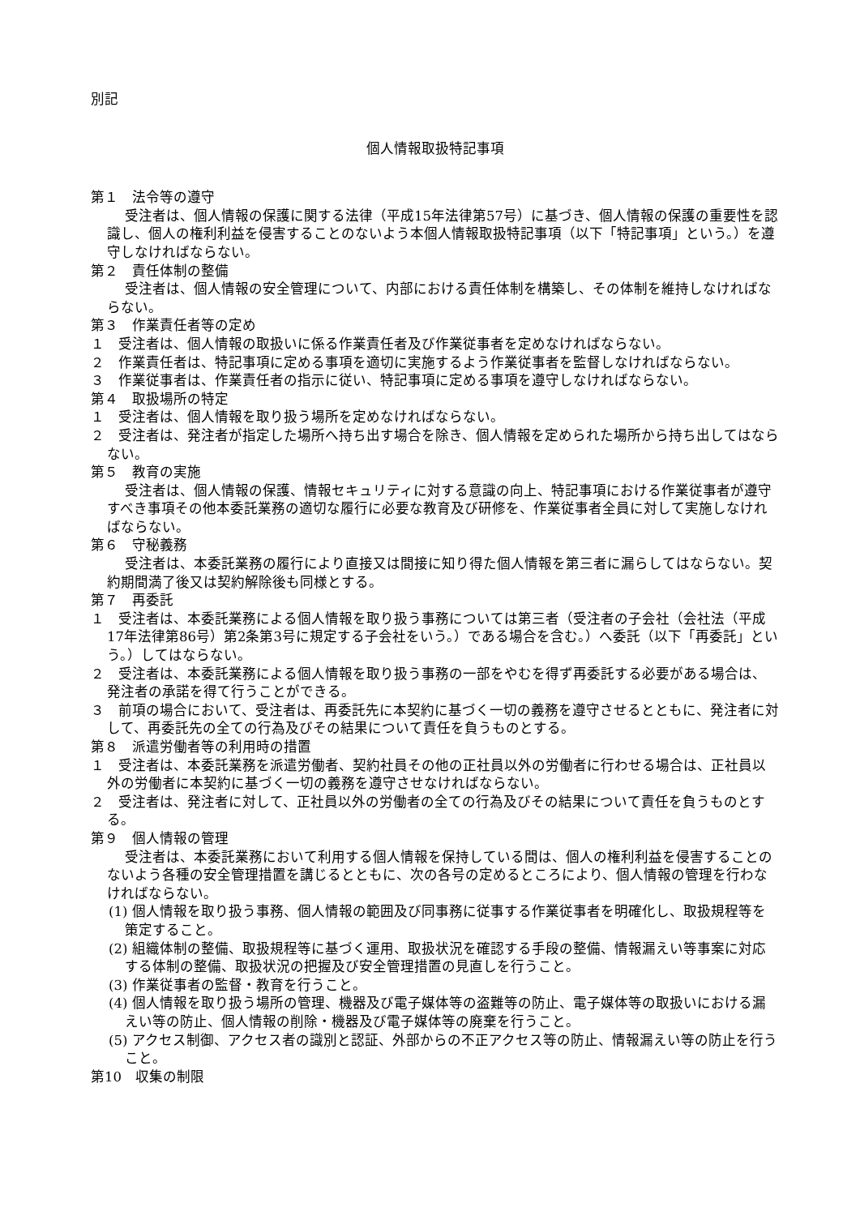別記
個人情報取扱特記事項
第１　法令等の遵守
受注者は、個人情報の保護に関する法律（平成15年法律第57号）に基づき、個人情報の保護の重要性を認識し、個人の権利利益を侵害することのないよう本個人情報取扱特記事項（以下「特記事項」という。）を遵守しなければならない。
第２　責任体制の整備
受注者は、個人情報の安全管理について、内部における責任体制を構築し、その体制を維持しなければならない。
第３　作業責任者等の定め
１　受注者は、個人情報の取扱いに係る作業責任者及び作業従事者を定めなければならない。
２　作業責任者は、特記事項に定める事項を適切に実施するよう作業従事者を監督しなければならない。
３　作業従事者は、作業責任者の指示に従い、特記事項に定める事項を遵守しなければならない。
第４　取扱場所の特定
１　受注者は、個人情報を取り扱う場所を定めなければならない。
２　受注者は、発注者が指定した場所へ持ち出す場合を除き、個人情報を定められた場所から持ち出してはならない。
第５　教育の実施
受注者は、個人情報の保護、情報セキュリティに対する意識の向上、特記事項における作業従事者が遵守すべき事項その他本委託業務の適切な履行に必要な教育及び研修を、作業従事者全員に対して実施しなければならない。
第６　守秘義務
受注者は、本委託業務の履行により直接又は間接に知り得た個人情報を第三者に漏らしてはならない。契約期間満了後又は契約解除後も同様とする。
第７　再委託
１　受注者は、本委託業務による個人情報を取り扱う事務については第三者（受注者の子会社（会社法（平成17年法律第86号）第2条第3号に規定する子会社をいう。）である場合を含む。）へ委託（以下「再委託」という。）してはならない。
２　受注者は、本委託業務による個人情報を取り扱う事務の一部をやむを得ず再委託する必要がある場合は、発注者の承諾を得て行うことができる。
３　前項の場合において、受注者は、再委託先に本契約に基づく一切の義務を遵守させるとともに、発注者に対して、再委託先の全ての行為及びその結果について責任を負うものとする。
第８　派遣労働者等の利用時の措置
１　受注者は、本委託業務を派遣労働者、契約社員その他の正社員以外の労働者に行わせる場合は、正社員以外の労働者に本契約に基づく一切の義務を遵守させなければならない。
２　受注者は、発注者に対して、正社員以外の労働者の全ての行為及びその結果について責任を負うものとする。
第９　個人情報の管理
受注者は、本委託業務において利用する個人情報を保持している間は、個人の権利利益を侵害することのないよう各種の安全管理措置を講じるとともに、次の各号の定めるところにより、個人情報の管理を行わなければならない。
(1) 個人情報を取り扱う事務、個人情報の範囲及び同事務に従事する作業従事者を明確化し、取扱規程等を策定すること。
(2) 組織体制の整備、取扱規程等に基づく運用、取扱状況を確認する手段の整備、情報漏えい等事案に対応する体制の整備、取扱状況の把握及び安全管理措置の見直しを行うこと。
(3) 作業従事者の監督・教育を行うこと。
(4) 個人情報を取り扱う場所の管理、機器及び電子媒体等の盗難等の防止、電子媒体等の取扱いにおける漏えい等の防止、個人情報の削除・機器及び電子媒体等の廃棄を行うこと。
(5) アクセス制御、アクセス者の識別と認証、外部からの不正アクセス等の防止、情報漏えい等の防止を行うこと。
第10　収集の制限